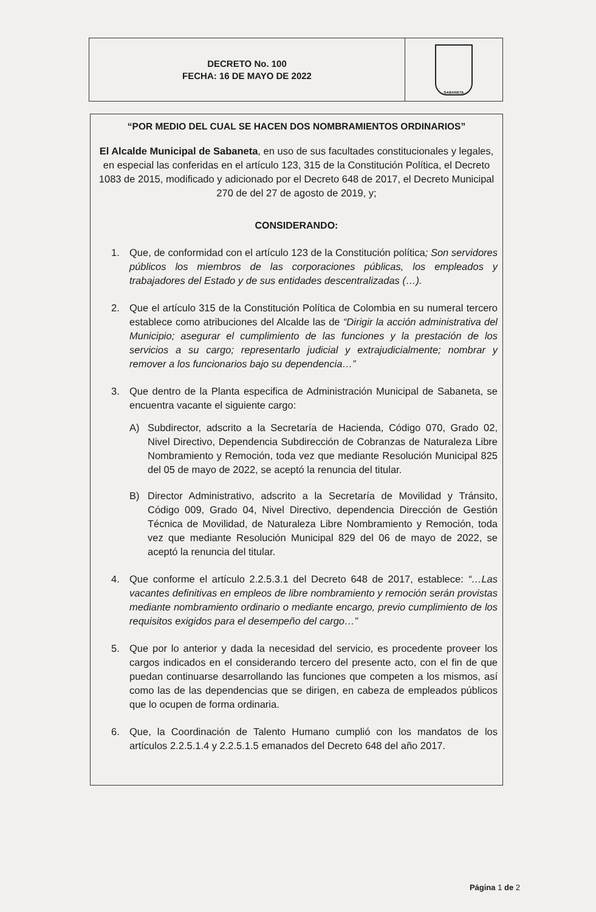DECRETO No. 100
FECHA: 16 DE MAYO DE 2022
SABANETA
“POR MEDIO DEL CUAL SE HACEN DOS NOMBRAMIENTOS ORDINARIOS”
El Alcalde Municipal de Sabaneta, en uso de sus facultades constitucionales y legales, en especial las conferidas en el artículo 123, 315 de la Constitución Política, el Decreto 1083 de 2015, modificado y adicionado por el Decreto 648 de 2017, el Decreto Municipal 270 de del 27 de agosto de 2019, y;
CONSIDERANDO:
1. Que, de conformidad con el artículo 123 de la Constitución política; Son servidores públicos los miembros de las corporaciones públicas, los empleados y trabajadores del Estado y de sus entidades descentralizadas (…).
2. Que el artículo 315 de la Constitución Política de Colombia en su numeral tercero establece como atribuciones del Alcalde las de “Dirigir la acción administrativa del Municipio; asegurar el cumplimiento de las funciones y la prestación de los servicios a su cargo; representarlo judicial y extrajudicialmente; nombrar y remover a los funcionarios bajo su dependencia…”
3. Que dentro de la Planta especifica de Administración Municipal de Sabaneta, se encuentra vacante el siguiente cargo:
A) Subdirector, adscrito a la Secretaría de Hacienda, Código 070, Grado 02, Nivel Directivo, Dependencia Subdirección de Cobranzas de Naturaleza Libre Nombramiento y Remoción, toda vez que mediante Resolución Municipal 825 del 05 de mayo de 2022, se aceptó la renuncia del titular.
B) Director Administrativo, adscrito a la Secretaría de Movilidad y Tránsito, Código 009, Grado 04, Nivel Directivo, dependencia Dirección de Gestión Técnica de Movilidad, de Naturaleza Libre Nombramiento y Remoción, toda vez que mediante Resolución Municipal 829 del 06 de mayo de 2022, se aceptó la renuncia del titular.
4. Que conforme el artículo 2.2.5.3.1 del Decreto 648 de 2017, establece: “…Las vacantes definitivas en empleos de libre nombramiento y remoción serán provistas mediante nombramiento ordinario o mediante encargo, previo cumplimiento de los requisitos exigidos para el desempeño del cargo…”
5. Que por lo anterior y dada la necesidad del servicio, es procedente proveer los cargos indicados en el considerando tercero del presente acto, con el fin de que puedan continuarse desarrollando las funciones que competen a los mismos, así como las de las dependencias que se dirigen, en cabeza de empleados públicos que lo ocupen de forma ordinaria.
6. Que, la Coordinación de Talento Humano cumplió con los mandatos de los artículos 2.2.5.1.4 y 2.2.5.1.5 emanados del Decreto 648 del año 2017.
Página 1 de 2